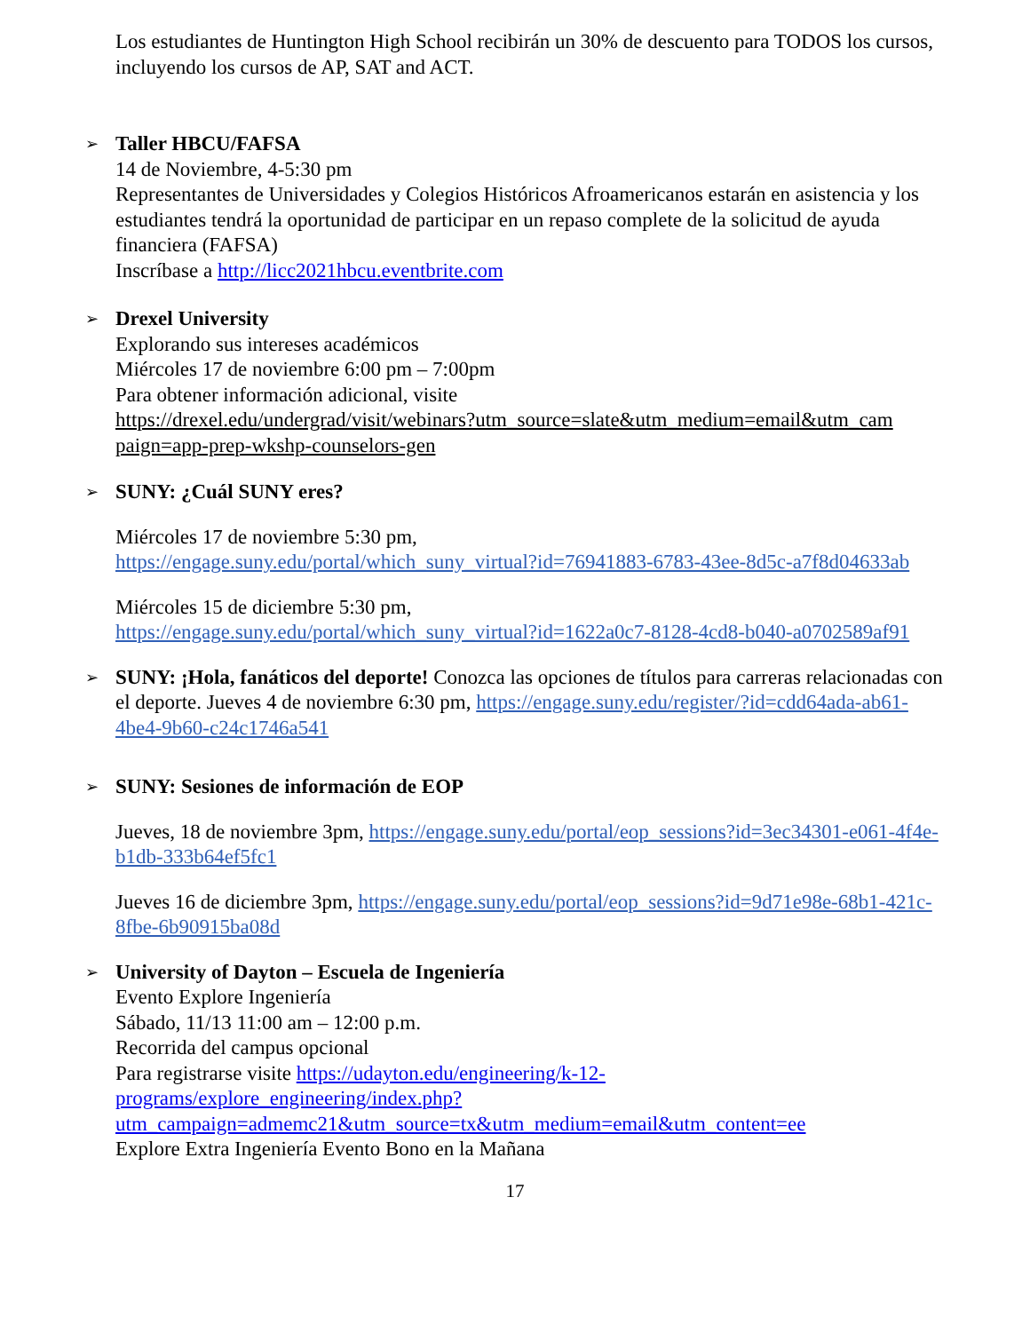Los estudiantes de Huntington High School recibirán un 30% de descuento para TODOS los cursos, incluyendo los cursos de AP, SAT and ACT.
➢
Taller HBCU/FAFSA
14 de Noviembre, 4-5:30 pm
Representantes de Universidades y Colegios Históricos Afroamericanos estarán en asistencia y los estudiantes tendrá la oportunidad de participar en un repaso complete de la solicitud de ayuda financiera (FAFSA)
Inscríbase a http://licc2021hbcu.eventbrite.com
➢
Drexel University
Explorando sus intereses académicos
Miércoles 17 de noviembre 6:00 pm – 7:00pm
Para obtener información adicional, visite
https://drexel.edu/undergrad/visit/webinars?utm_source=slate&utm_medium=email&utm_cam paign=app-prep-wkshp-counselors-gen
➢
SUNY: ¿Cuál SUNY eres?
Miércoles 17 de noviembre 5:30 pm,
https://engage.suny.edu/portal/which_suny_virtual?id=76941883-6783-43ee-8d5c-a7f8d04633ab
Miércoles 15 de diciembre 5:30 pm,
https://engage.suny.edu/portal/which_suny_virtual?id=1622a0c7-8128-4cd8-b040-a0702589af91
➢
SUNY: ¡Hola, fanáticos del deporte! Conozca las opciones de títulos para carreras relacionadas con el deporte. Jueves 4 de noviembre 6:30 pm, https://engage.suny.edu/register/?id=cdd64ada-ab61-4be4-9b60-c24c1746a541
➢
SUNY: Sesiones de información de EOP
Jueves, 18 de noviembre 3pm, https://engage.suny.edu/portal/eop_sessions?id=3ec34301-e061-4f4e-b1db-333b64ef5fc1
Jueves 16 de diciembre 3pm, https://engage.suny.edu/portal/eop_sessions?id=9d71e98e-68b1-421c-8fbe-6b90915ba08d
➢
University of Dayton – Escuela de Ingeniería
Evento Explore Ingeniería
Sábado, 11/13 11:00 am – 12:00 p.m.
Recorrida del campus opcional
Para registrarse visite https://udayton.edu/engineering/k-12-programs/explore_engineering/index.php?utm_campaign=admemc21&utm_source=tx&utm_medium=email&utm_content=ee
Explore Extra Ingeniería Evento Bono en la Mañana
17